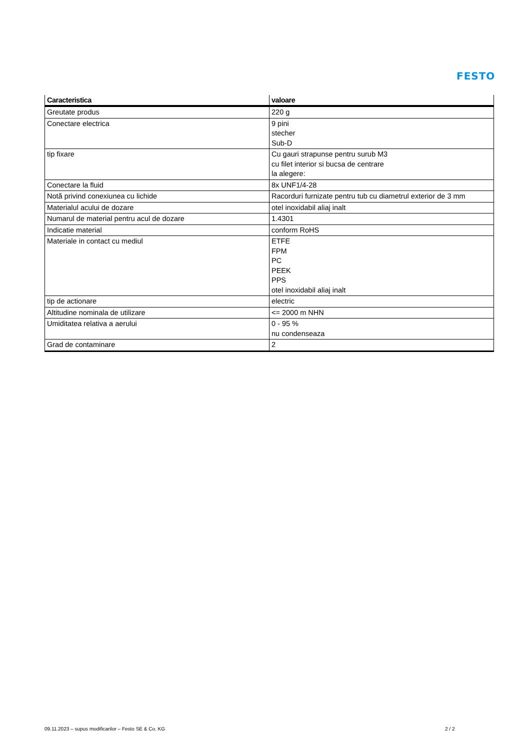FESTO
| Caracteristica | valoare |
| --- | --- |
| Greutate produs | 220 g |
| Conectare electrica | 9 pini stecher Sub-D |
| tip fixare | Cu gauri strapunse pentru surub M3 cu filet interior si bucsa de centrare la alegere: |
| Conectare la fluid | 8x UNF1/4-28 |
| Notă privind conexiunea cu lichide | Racorduri furnizate pentru tub cu diametrul exterior de 3 mm |
| Materialul acului de dozare | otel inoxidabil aliaj inalt |
| Numarul de material pentru acul de dozare | 1.4301 |
| Indicatie material | conform RoHS |
| Materiale in contact cu mediul | ETFE FPM PC PEEK PPS otel inoxidabil aliaj inalt |
| tip de actionare | electric |
| Altitudine nominala de utilizare | <= 2000 m NHN |
| Umiditatea relativa a aerului | 0 - 95 % nu condenseaza |
| Grad de contaminare | 2 |
09.11.2023 – supus modificarilor – Festo SE & Co. KG
2 / 2